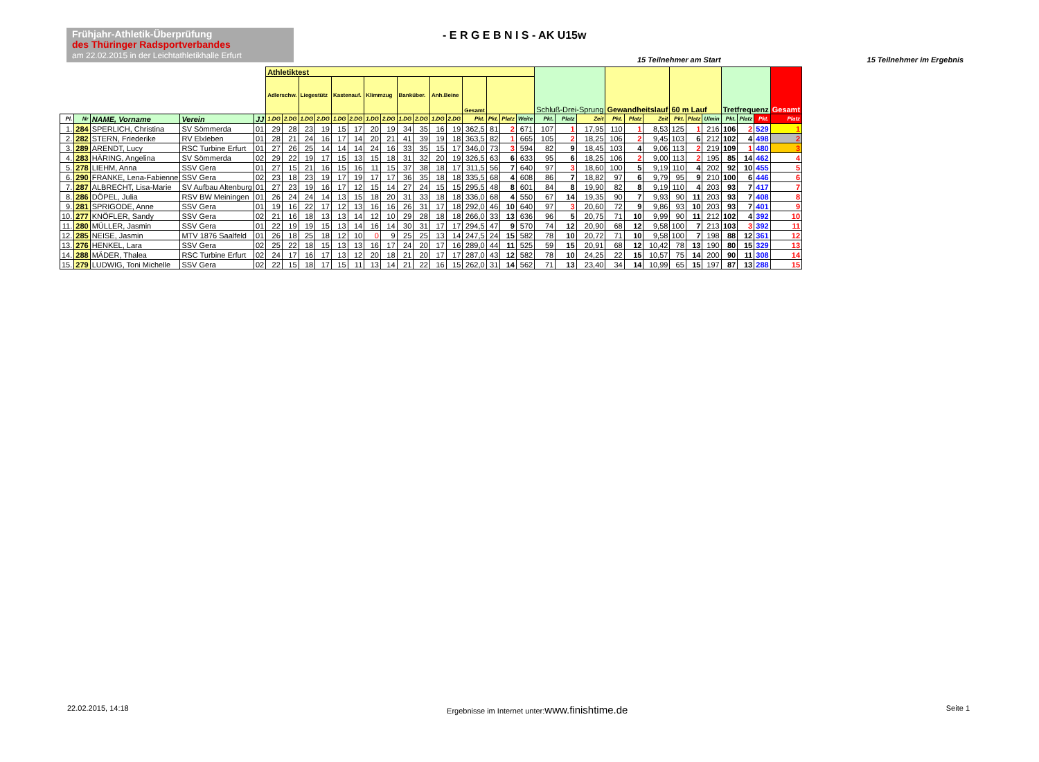Frühjahr-Athletik-Überprüfung
des Thüringer Radsportverbandes
am 22.02.2015 in der Leichtathletikhalle Erfurt
- E R G E B N I S - AK U15w
15 Teilnehmer am Start 15 Teilnehmer im Ergebnis
| | | | | | Athletiktest | | | | | | | | | | | | | | | | Schluß-Drei-Sprung | | | Gewandheitslauf | | | 60 m Lauf | | | Tretfrequenz | | | Gesamt |
| | | | | | Adlerschw. | | Liegestütz | | Kastenauf. | | Klimmzug | | Banküber. | | Anh.Beine | | Gesamt | | | | | | | | | | | | | | | | |
| Pl. | Nr | NAME, Vorname | Verein | JJ | 1.DG | 2.DG | 1.DG | 2.DG | 1.DG | 2.DG | 1.DG | 2.DG | 1.DG | 2.DG | 1.DG | 2.DG | Pkt. | Pkt. | Platz | Weite | Pkt. | Platz | Zeit | Pkt. | Platz | Zeit | Pkt. | Platz | U/min | Pkt. | Platz | Pkt. | Platz |
| 1. | 284 | SPERLICH, Christina | SV Sömmerda | 01 | 29 | 28 | 23 | 19 | 15 | 17 | 20 | 19 | 34 | 35 | 16 | 19 | 362,5 | 81 | 2 | 671 | 107 | 1 | 17,95 | 110 | 1 | 8,53 | 125 | 1 | 216 | 106 | 2 | 529 | 1 |
| 2. | 282 | STERN, Friederike | RV Elxleben | 01 | 28 | 21 | 24 | 16 | 17 | 14 | 20 | 21 | 41 | 39 | 19 | 18 | 363,5 | 82 | 1 | 665 | 105 | 2 | 18,25 | 106 | 2 | 9,45 | 103 | 6 | 212 | 102 | 4 | 498 | 2 |
| 3. | 289 | ARENDT, Lucy | RSC Turbine Erfurt | 01 | 27 | 26 | 25 | 14 | 14 | 14 | 24 | 16 | 33 | 35 | 15 | 17 | 346,0 | 73 | 3 | 594 | 82 | 9 | 18,45 | 103 | 4 | 9,06 | 113 | 2 | 219 | 109 | 1 | 480 | 3 |
| 4. | 283 | HÄRING, Angelina | SV Sömmerda | 02 | 29 | 22 | 19 | 17 | 15 | 13 | 15 | 18 | 31 | 32 | 20 | 19 | 326,5 | 63 | 6 | 633 | 95 | 6 | 18,25 | 106 | 2 | 9,00 | 113 | 2 | 195 | 85 | 14 | 462 | 4 |
| 5. | 278 | LIEHM, Anna | SSV Gera | 01 | 27 | 15 | 21 | 16 | 15 | 16 | 11 | 15 | 37 | 38 | 18 | 17 | 311,5 | 56 | 7 | 640 | 97 | 3 | 18,60 | 100 | 5 | 9,19 | 110 | 4 | 202 | 92 | 10 | 455 | 5 |
| 6. | 290 | FRANKE, Lena-Fabienne | SSV Gera | 02 | 23 | 18 | 23 | 19 | 17 | 19 | 17 | 17 | 36 | 35 | 18 | 18 | 335,5 | 68 | 4 | 608 | 86 | 7 | 18,82 | 97 | 6 | 9,79 | 95 | 9 | 210 | 100 | 6 | 446 | 6 |
| 7. | 287 | ALBRECHT, Lisa-Marie | SV Aufbau Altenburg | 01 | 27 | 23 | 19 | 16 | 17 | 12 | 15 | 14 | 27 | 24 | 15 | 15 | 295,5 | 48 | 8 | 601 | 84 | 8 | 19,90 | 82 | 8 | 9,19 | 110 | 4 | 203 | 93 | 7 | 417 | 7 |
| 8. | 286 | DÖPEL, Julia | RSV BW Meiningen | 01 | 26 | 24 | 24 | 14 | 13 | 15 | 18 | 20 | 31 | 33 | 18 | 18 | 336,0 | 68 | 4 | 550 | 67 | 14 | 19,35 | 90 | 7 | 9,93 | 90 | 11 | 203 | 93 | 7 | 408 | 8 |
| 9. | 281 | SPRIGODE, Anne | SSV Gera | 01 | 19 | 16 | 22 | 17 | 12 | 13 | 16 | 16 | 26 | 31 | 17 | 18 | 292,0 | 46 | 10 | 640 | 97 | 3 | 20,60 | 72 | 9 | 9,86 | 93 | 10 | 203 | 93 | 7 | 401 | 9 |
| 10. | 277 | KNÖFLER, Sandy | SSV Gera | 02 | 21 | 16 | 18 | 13 | 13 | 14 | 12 | 10 | 29 | 28 | 18 | 18 | 266,0 | 33 | 13 | 636 | 96 | 5 | 20,75 | 71 | 10 | 9,99 | 90 | 11 | 212 | 102 | 4 | 392 | 10 |
| 11. | 280 | MÜLLER, Jasmin | SSV Gera | 01 | 22 | 19 | 19 | 15 | 13 | 14 | 16 | 14 | 30 | 31 | 17 | 17 | 294,5 | 47 | 9 | 570 | 74 | 12 | 20,90 | 68 | 12 | 9,58 | 100 | 7 | 213 | 103 | 3 | 392 | 11 |
| 12. | 285 | NEISE, Jasmin | MTV 1876 Saalfeld | 01 | 26 | 18 | 25 | 18 | 12 | 10 | 0 | 9 | 25 | 25 | 13 | 14 | 247,5 | 24 | 15 | 582 | 78 | 10 | 20,72 | 71 | 10 | 9,58 | 100 | 7 | 198 | 88 | 12 | 361 | 12 |
| 13. | 276 | HENKEL, Lara | SSV Gera | 02 | 25 | 22 | 18 | 15 | 13 | 13 | 16 | 17 | 24 | 20 | 17 | 16 | 289,0 | 44 | 11 | 525 | 59 | 15 | 20,91 | 68 | 12 | 10,42 | 78 | 13 | 190 | 80 | 15 | 329 | 13 |
| 14. | 288 | MÄDER, Thalea | RSC Turbine Erfurt | 02 | 24 | 17 | 16 | 17 | 13 | 12 | 20 | 18 | 21 | 20 | 17 | 17 | 287,0 | 43 | 12 | 582 | 78 | 10 | 24,25 | 22 | 15 | 10,57 | 75 | 14 | 200 | 90 | 11 | 308 | 14 |
| 15. | 279 | LUDWIG, Toni Michelle | SSV Gera | 02 | 22 | 15 | 18 | 17 | 15 | 11 | 13 | 14 | 21 | 22 | 16 | 15 | 262,0 | 31 | 14 | 562 | 71 | 13 | 23,40 | 34 | 14 | 10,99 | 65 | 15 | 197 | 87 | 13 | 288 | 15 |
22.02.2015, 14:18 Ergebnisse im Internet unter:www.finishtime.de Seite 1